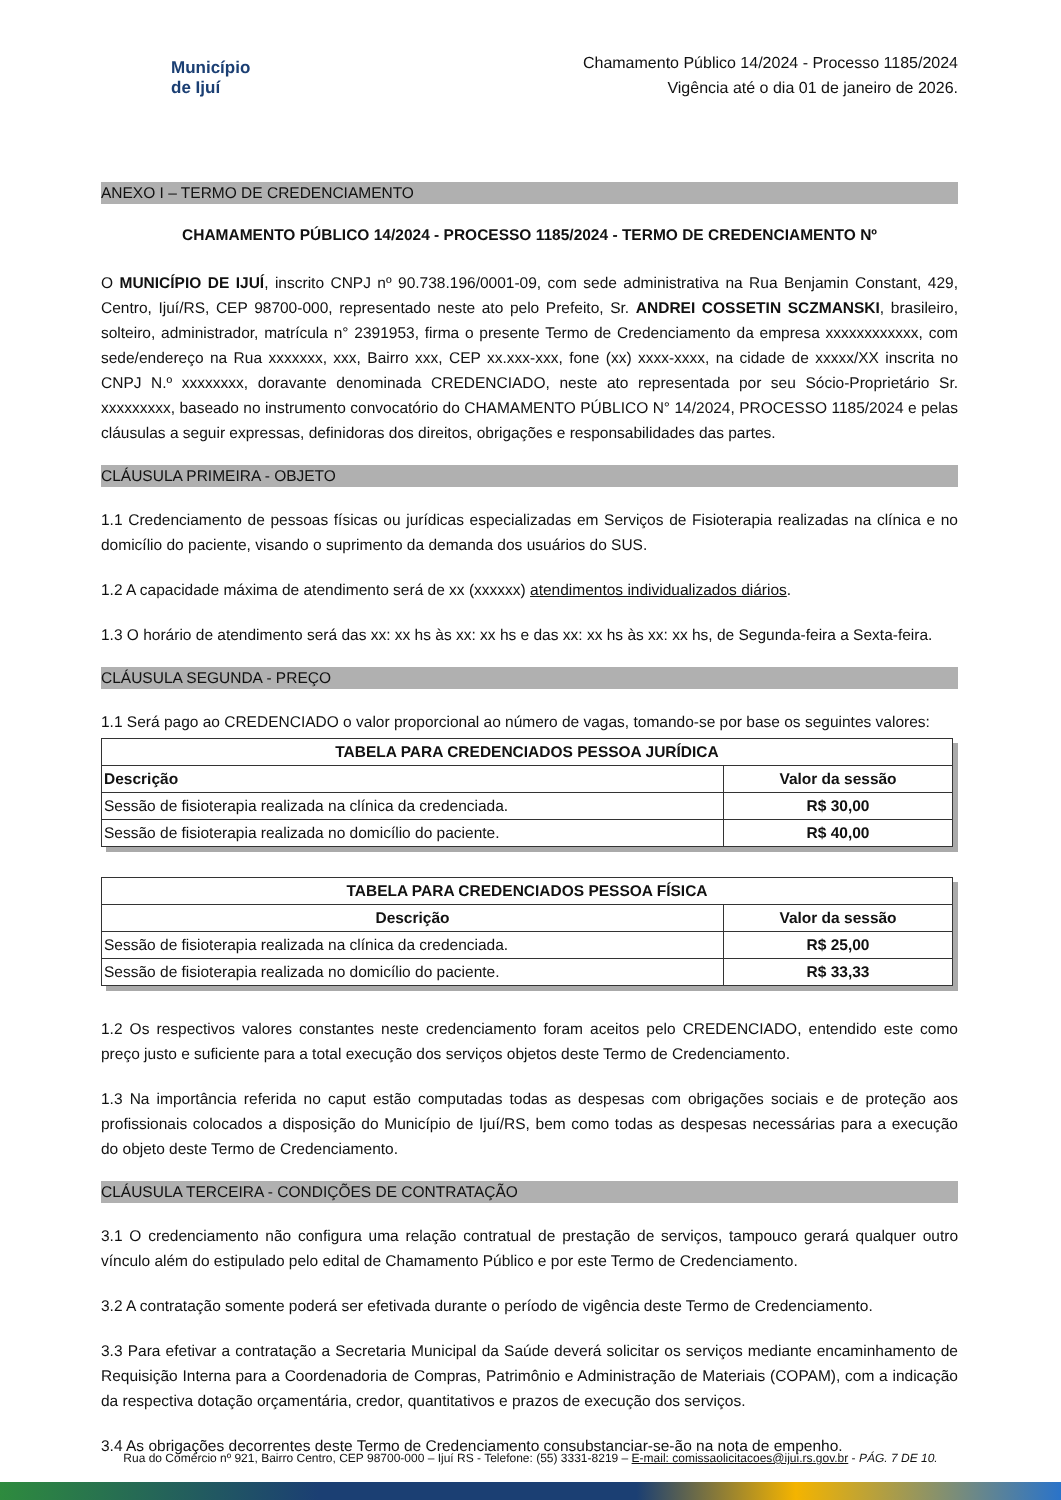Município
de Ijuí
Chamamento Público 14/2024 - Processo 1185/2024
Vigência até o dia 01 de janeiro de 2026.
ANEXO I – TERMO DE CREDENCIAMENTO
CHAMAMENTO PÚBLICO 14/2024 - PROCESSO 1185/2024 - TERMO DE CREDENCIAMENTO Nº
O MUNICÍPIO DE IJUÍ, inscrito CNPJ nº 90.738.196/0001-09, com sede administrativa na Rua Benjamin Constant, 429, Centro, Ijuí/RS, CEP 98700-000, representado neste ato pelo Prefeito, Sr. ANDREI COSSETIN SCZMANSKI, brasileiro, solteiro, administrador, matrícula n° 2391953, firma o presente Termo de Credenciamento da empresa xxxxxxxxxxxx, com sede/endereço na Rua xxxxxxx, xxx, Bairro xxx, CEP xx.xxx-xxx, fone (xx) xxxx-xxxx, na cidade de xxxxx/XX inscrita no CNPJ N.º xxxxxxxx, doravante denominada CREDENCIADO, neste ato representada por seu Sócio-Proprietário Sr. xxxxxxxxx, baseado no instrumento convocatório do CHAMAMENTO PÚBLICO N° 14/2024, PROCESSO 1185/2024 e pelas cláusulas a seguir expressas, definidoras dos direitos, obrigações e responsabilidades das partes.
CLÁUSULA PRIMEIRA - OBJETO
1.1 Credenciamento de pessoas físicas ou jurídicas especializadas em Serviços de Fisioterapia realizadas na clínica e no domicílio do paciente, visando o suprimento da demanda dos usuários do SUS.
1.2 A capacidade máxima de atendimento será de xx (xxxxxx) atendimentos individualizados diários.
1.3 O horário de atendimento será das xx: xx hs às xx: xx hs e das xx: xx hs às xx: xx hs, de Segunda-feira a Sexta-feira.
CLÁUSULA SEGUNDA - PREÇO
1.1 Será pago ao CREDENCIADO o valor proporcional ao número de vagas, tomando-se por base os seguintes valores:
| TABELA PARA CREDENCIADOS PESSOA JURÍDICA | |
| --- | --- |
| Descrição | Valor da sessão |
| Sessão de fisioterapia realizada na clínica da credenciada. | R$ 30,00 |
| Sessão de fisioterapia realizada no domicílio do paciente. | R$ 40,00 |
| TABELA PARA CREDENCIADOS PESSOA FÍSICA | |
| --- | --- |
| Descrição | Valor da sessão |
| Sessão de fisioterapia realizada na clínica da credenciada. | R$ 25,00 |
| Sessão de fisioterapia realizada no domicílio do paciente. | R$ 33,33 |
1.2 Os respectivos valores constantes neste credenciamento foram aceitos pelo CREDENCIADO, entendido este como preço justo e suficiente para a total execução dos serviços objetos deste Termo de Credenciamento.
1.3 Na importância referida no caput estão computadas todas as despesas com obrigações sociais e de proteção aos profissionais colocados a disposição do Município de Ijuí/RS, bem como todas as despesas necessárias para a execução do objeto deste Termo de Credenciamento.
CLÁUSULA TERCEIRA - CONDIÇÕES DE CONTRATAÇÃO
3.1 O credenciamento não configura uma relação contratual de prestação de serviços, tampouco gerará qualquer outro vínculo além do estipulado pelo edital de Chamamento Público e por este Termo de Credenciamento.
3.2 A contratação somente poderá ser efetivada durante o período de vigência deste Termo de Credenciamento.
3.3 Para efetivar a contratação a Secretaria Municipal da Saúde deverá solicitar os serviços mediante encaminhamento de Requisição Interna para a Coordenadoria de Compras, Patrimônio e Administração de Materiais (COPAM), com a indicação da respectiva dotação orçamentária, credor, quantitativos e prazos de execução dos serviços.
3.4 As obrigações decorrentes deste Termo de Credenciamento consubstanciar-se-ão na nota de empenho.
Rua do Comércio nº 921, Bairro Centro, CEP 98700-000 – Ijuí RS - Telefone: (55) 3331-8219 – E-mail: comissaolicitacoes@ijui.rs.gov.br - PÁG. 7 DE 10.